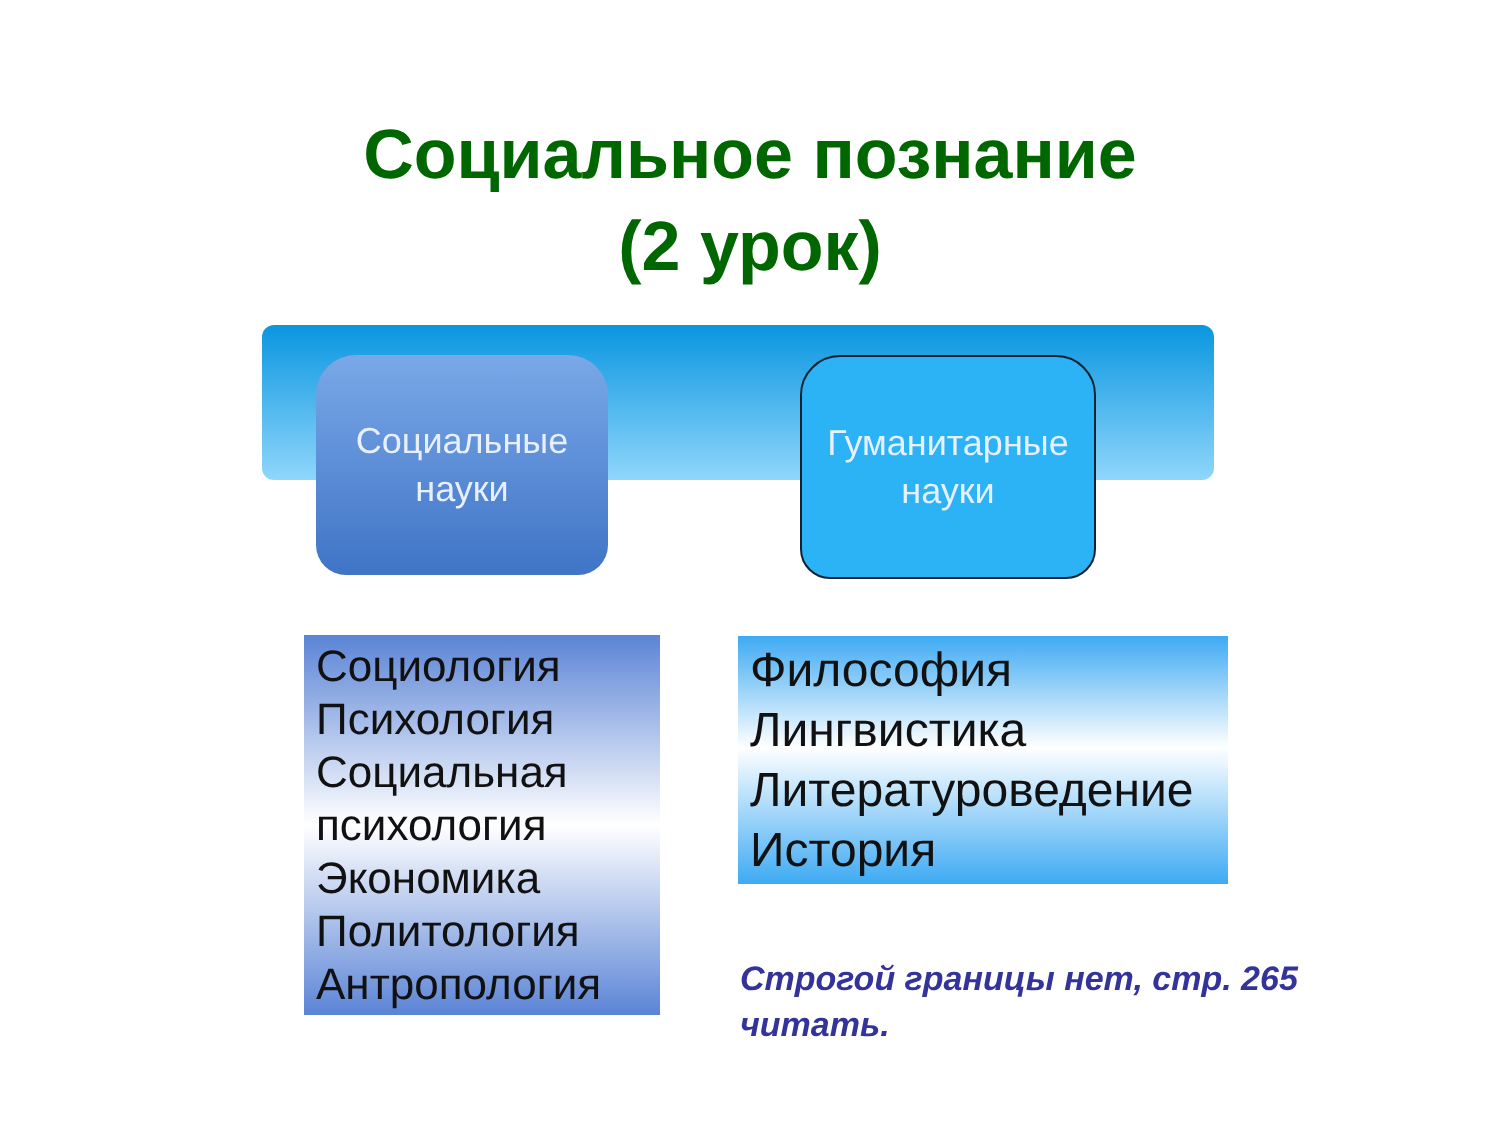Социальное познание
(2 урок)
Социальные
науки
Гуманитарные
науки
Социология
Психология
Социальная психология
Экономика
Политология
Антропология
Философия
Лингвистика
Литературоведение
История
Строгой границы нет, стр. 265 читать.